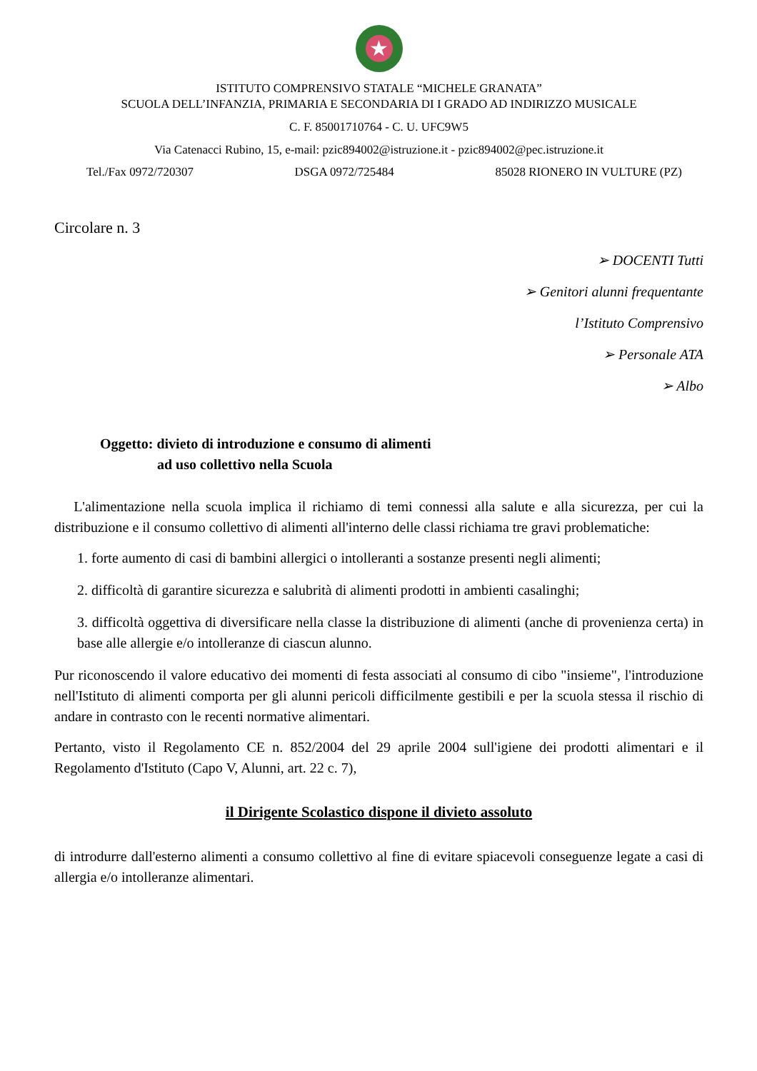★
ISTITUTO COMPRENSIVO STATALE “MICHELE GRANATA”
SCUOLA DELL’INFANZIA, PRIMARIA E SECONDARIA DI I GRADO AD INDIRIZZO MUSICALE
C. F. 85001710764 - C. U. UFC9W5
Via Catenacci Rubino, 15, e-mail: pzic894002@istruzione.it - pzic894002@pec.istruzione.it
Tel./Fax 0972/720307 DSGA 0972/725484 85028 RIONERO IN VULTURE (PZ)
Circolare n. 3
➢ DOCENTI Tutti
➢ Genitori alunni frequentante
l’Istituto Comprensivo
➢ Personale ATA
➢ Albo
Oggetto: divieto di introduzione e consumo di alimenti
ad uso collettivo nella Scuola
L'alimentazione nella scuola implica il richiamo di temi connessi alla salute e alla sicurezza, per cui la distribuzione e il consumo collettivo di alimenti all'interno delle classi richiama tre gravi problematiche:
1. forte aumento di casi di bambini allergici o intolleranti a sostanze presenti negli alimenti;
2. difficoltà di garantire sicurezza e salubrità di alimenti prodotti in ambienti casalinghi;
3. difficoltà oggettiva di diversificare nella classe la distribuzione di alimenti (anche di provenienza certa) in base alle allergie e/o intolleranze di ciascun alunno.
Pur riconoscendo il valore educativo dei momenti di festa associati al consumo di cibo "insieme", l'introduzione nell'Istituto di alimenti comporta per gli alunni pericoli difficilmente gestibili e per la scuola stessa il rischio di andare in contrasto con le recenti normative alimentari.
Pertanto, visto il Regolamento CE n. 852/2004 del 29 aprile 2004 sull'igiene dei prodotti alimentari e il Regolamento d'Istituto (Capo V, Alunni, art. 22 c. 7),
il Dirigente Scolastico dispone il divieto assoluto
di introdurre dall'esterno alimenti a consumo collettivo al fine di evitare spiacevoli conseguenze legate a casi di allergia e/o intolleranze alimentari.